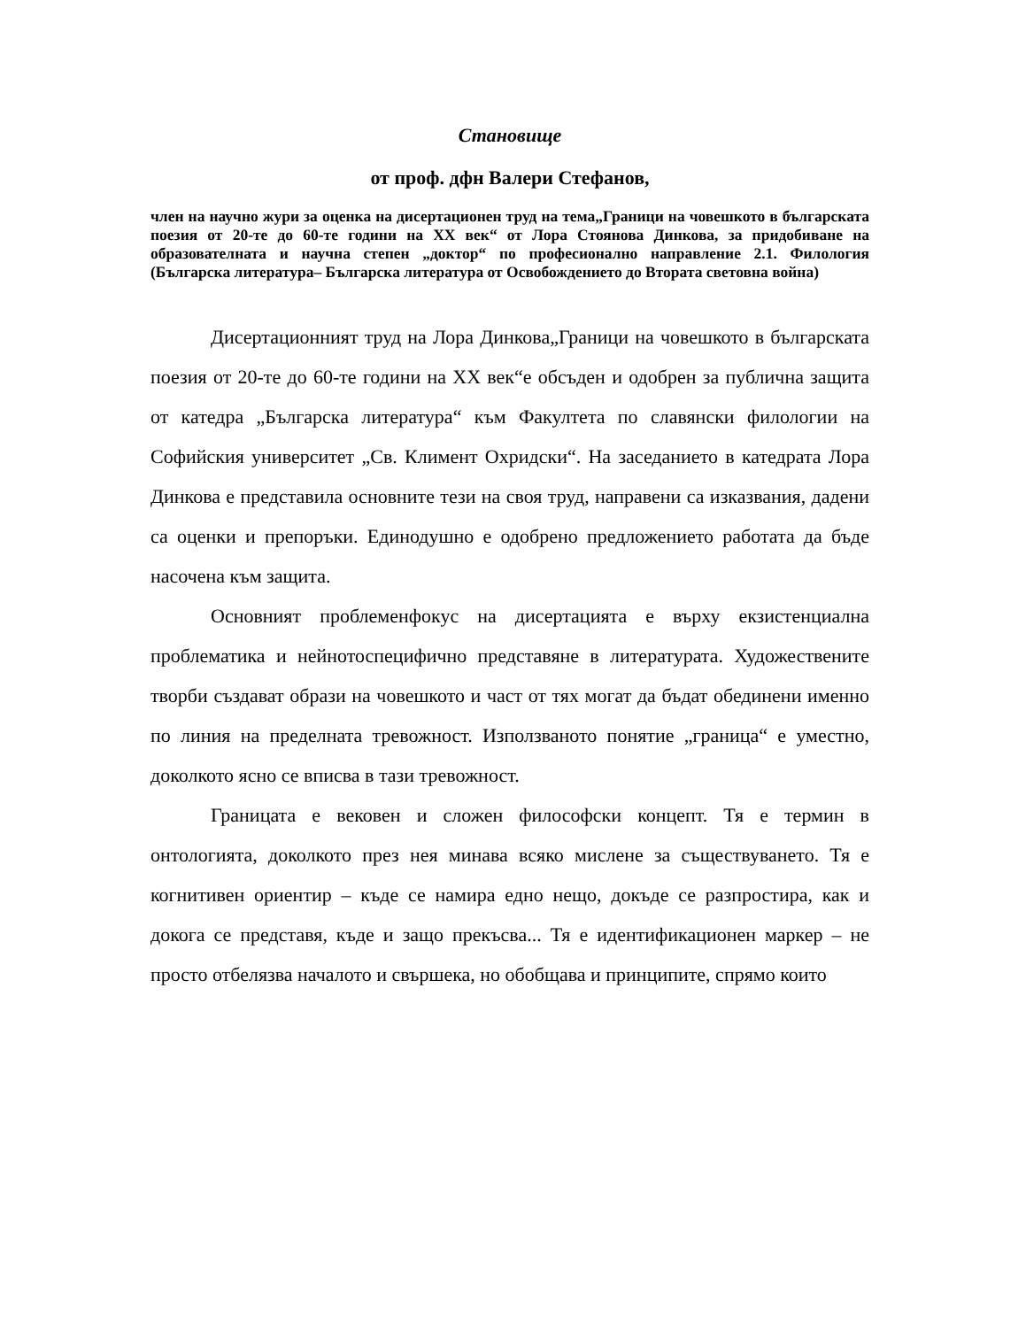Становище
от проф. дфн Валери Стефанов,
член на научно жури за оценка на дисертационен труд на тема„Граници на човешкото в българската поезия от 20-те до 60-те години на ХХ век“ от Лора Стоянова Динкова, за придобиване на образователната и научна степен „доктор“ по професионално направление 2.1. Филология (Българска литература– Българска литература от Освобождението до Втората световна война)
Дисертационният труд на Лора Динкова„Граници на човешкото в българската поезия от 20-те до 60-те години на ХХ век“е обсъден и одобрен за публична защита от катедра „Българска литература“ към Факултета по славянски филологии на Софийския университет „Св. Климент Охридски“. На заседанието в катедрата Лора Динкова е представила основните тези на своя труд, направени са изказвания, дадени са оценки и препоръки. Единодушно е одобрено предложението работата да бъде насочена към защита.
Основният проблеменфокус на дисертацията е върху екзистенциална проблематика и нейнотоспецифично представяне в литературата. Художествените творби създават образи на човешкото и част от тях могат да бъдат обединени именно по линия на пределната тревожност. Използваното понятие „граница“ е уместно, доколкото ясно се вписва в тази тревожност.
Границата е вековен и сложен философски концепт. Тя е термин в онтологията, доколкото през нея минава всяко мислене за съществуването. Тя е когнитивен ориентир – къде се намира едно нещо, докъде се разпростира, как и докога се представя, къде и защо прекъсва... Тя е идентификационен маркер – не просто отбелязва началото и свършека, но обобщава и принципите, спрямо които